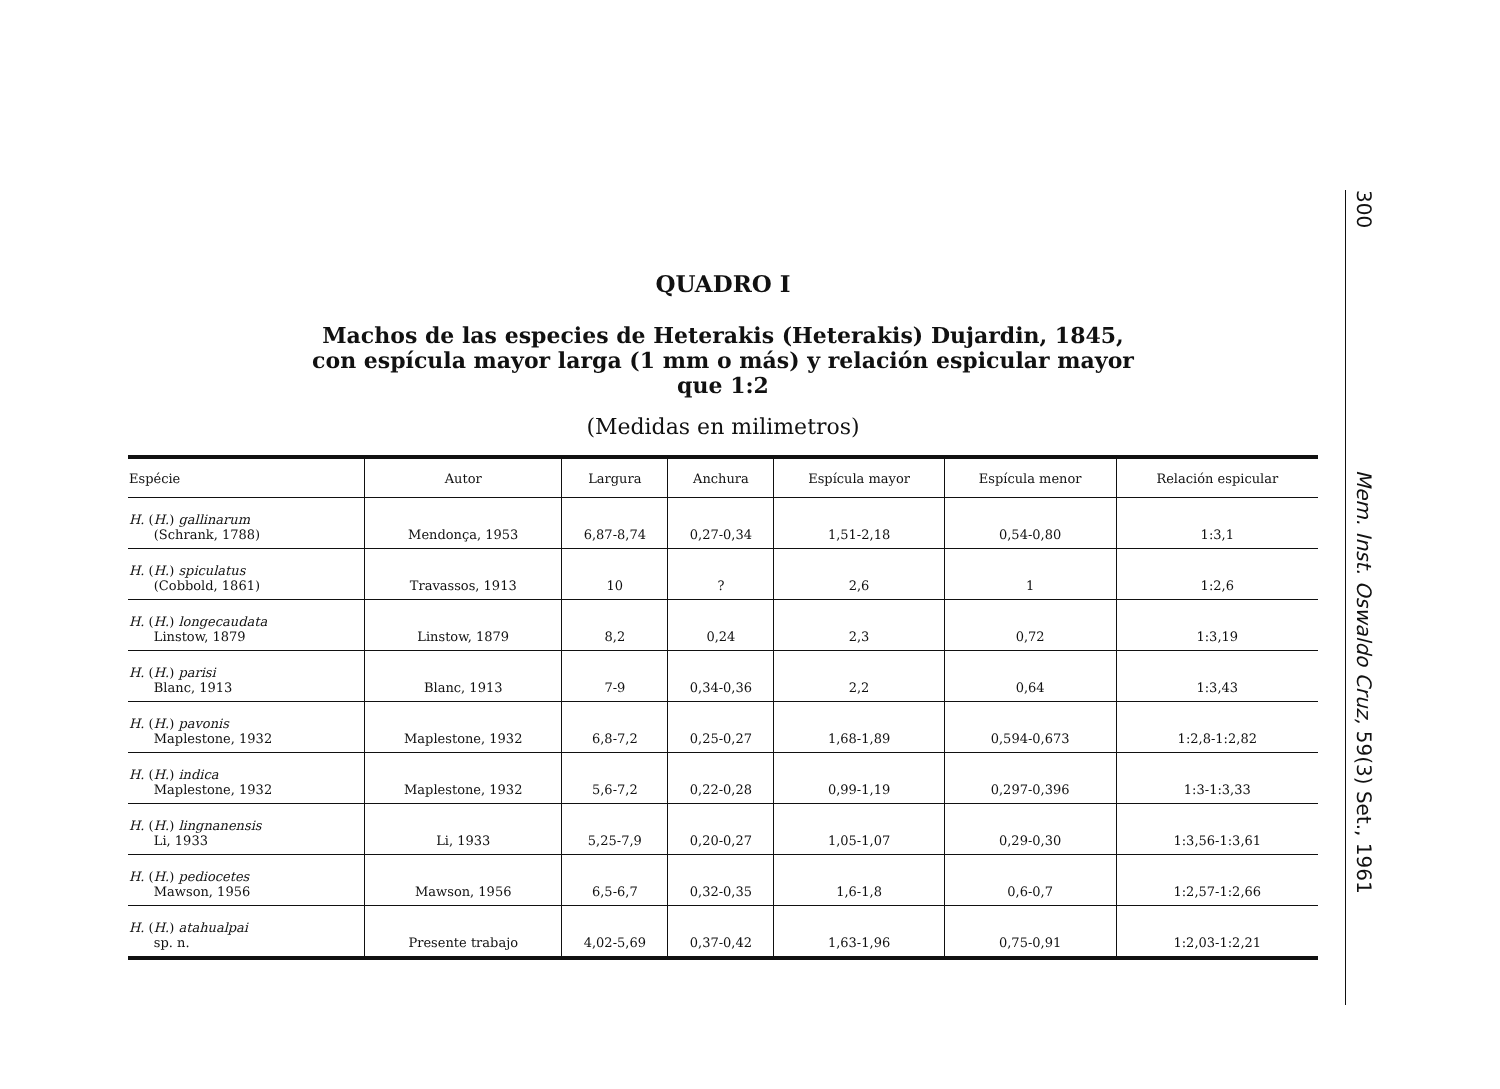QUADRO I
Machos de las especies de Heterakis (Heterakis) Dujardin, 1845, con espícula mayor larga (1 mm o más) y relación espicular mayor que 1:2
(Medidas en milimetros)
| Espécie | Autor | Largura | Anchura | Espícula mayor | Espícula menor | Relación espicular |
| --- | --- | --- | --- | --- | --- | --- |
| H. ( H. ) gallinarum (Schrank, 1788) | Mendonça, 1953 | 6,87-8,74 | 0,27-0,34 | 1,51-2,18 | 0,54-0,80 | 1:3,1 |
| H. ( H. ) spiculatus (Cobbold, 1861) | Travassos, 1913 | 10 | ? | 2,6 | 1 | 1:2,6 |
| H. ( H. ) longecaudata Linstow, 1879 | Linstow, 1879 | 8,2 | 0,24 | 2,3 | 0,72 | 1:3,19 |
| H. ( H. ) parisi Blanc, 1913 | Blanc, 1913 | 7-9 | 0,34-0,36 | 2,2 | 0,64 | 1:3,43 |
| H. ( H. ) pavonis Maplestone, 1932 | Maplestone, 1932 | 6,8-7,2 | 0,25-0,27 | 1,68-1,89 | 0,594-0,673 | 1:2,8-1:2,82 |
| H. ( H. ) indica Maplestone, 1932 | Maplestone, 1932 | 5,6-7,2 | 0,22-0,28 | 0,99-1,19 | 0,297-0,396 | 1:3-1:3,33 |
| H. ( H. ) lingnanensis Li, 1933 | Li, 1933 | 5,25-7,9 | 0,20-0,27 | 1,05-1,07 | 0,29-0,30 | 1:3,56-1:3,61 |
| H. ( H. ) pediocetes Mawson, 1956 | Mawson, 1956 | 6,5-6,7 | 0,32-0,35 | 1,6-1,8 | 0,6-0,7 | 1:2,57-1:2,66 |
| H. ( H. ) atahualpai sp. n. | Presente trabajo | 4,02-5,69 | 0,37-0,42 | 1,63-1,96 | 0,75-0,91 | 1:2,03-1:2,21 |
300 Mem. Inst. Oswaldo Cruz, 59(3) Set., 1961